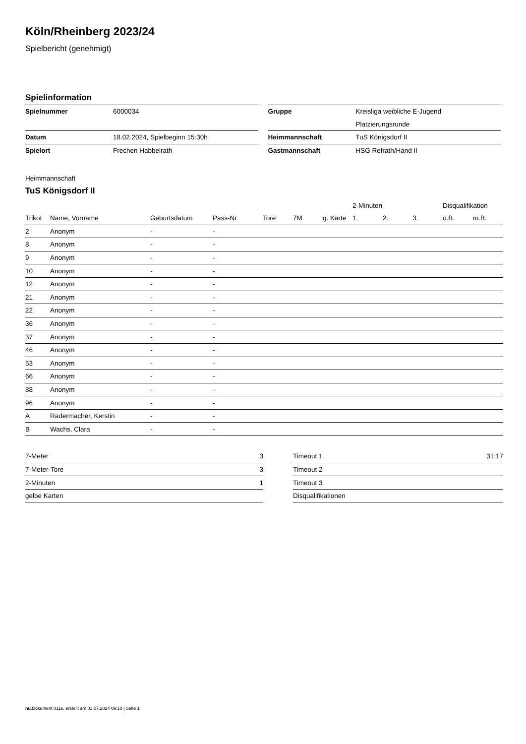Köln/Rheinberg 2023/24
Spielbericht (genehmigt)
Spielinformation
| Spielnummer | 6000034 |
| Datum | 18.02.2024, Spielbeginn 15:30h |
| Spielort | Frechen Habbelrath |
| Gruppe | Kreisliga weibliche E-Jugend |
| | Platzierungsrunde |
| Heimmannschaft | TuS Königsdorf II |
| Gastmannschaft | HSG Refrath/Hand II |
Heimmannschaft
TuS Königsdorf II
| | | | | | | | 2-Minuten | | | Disqualifikation | |
| --- | --- | --- | --- | --- | --- | --- | --- | --- | --- | --- | --- |
| Trikot | Name, Vorname | Geburtsdatum | Pass-Nr | Tore | 7M | g. Karte | 1. | 2. | 3. | o.B. | m.B. |
| 2 | Anonym | - | - | | | | | | | | |
| 8 | Anonym | - | - | | | | | | | | |
| 9 | Anonym | - | - | | | | | | | | |
| 10 | Anonym | - | - | | | | | | | | |
| 12 | Anonym | - | - | | | | | | | | |
| 21 | Anonym | - | - | | | | | | | | |
| 22 | Anonym | - | - | | | | | | | | |
| 36 | Anonym | - | - | | | | | | | | |
| 37 | Anonym | - | - | | | | | | | | |
| 46 | Anonym | - | - | | | | | | | | |
| 53 | Anonym | - | - | | | | | | | | |
| 66 | Anonym | - | - | | | | | | | | |
| 88 | Anonym | - | - | | | | | | | | |
| 96 | Anonym | - | - | | | | | | | | |
| A | Radermacher, Kerstin | - | - | | | | | | | | |
| B | Wachs, Clara | - | - | | | | | | | | |
| 7-Meter | 3 |
| 7-Meter-Tore | 3 |
| 2-Minuten | 1 |
| gelbe Karten | |
| Timeout 1 | 31:17 |
| Timeout 2 | |
| Timeout 3 | |
| Disqualifikationen | |
nu.Dokument 011e, erstellt am 03.07.2024 09:10 | Seite 1